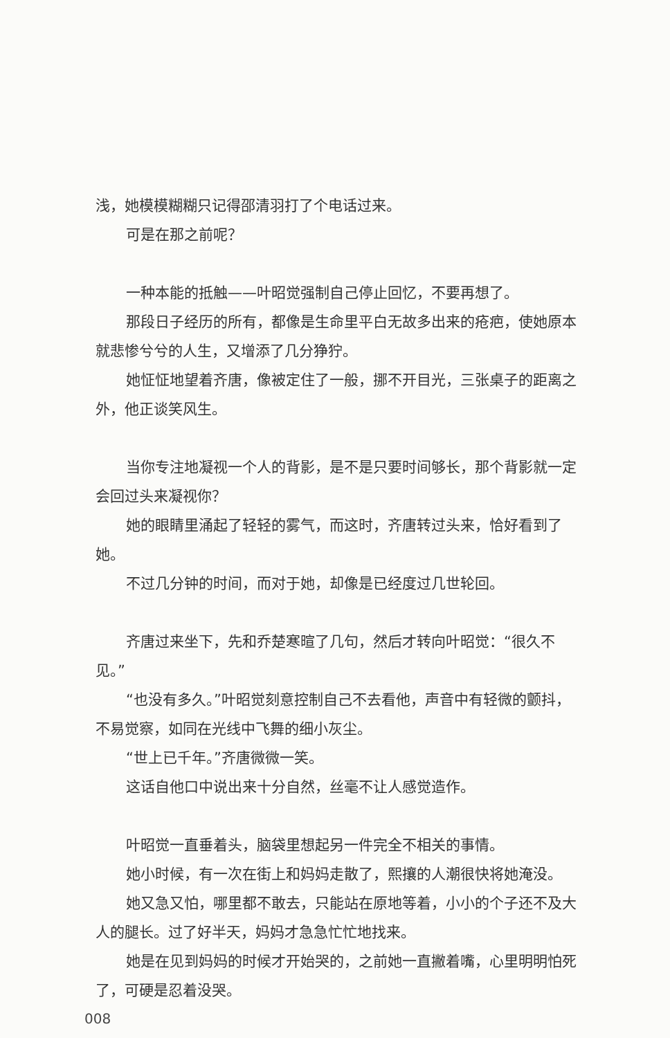浅，她模模糊糊只记得邵清羽打了个电话过来。
可是在那之前呢？
一种本能的抵触——叶昭觉强制自己停止回忆，不要再想了。
那段日子经历的所有，都像是生命里平白无故多出来的疮疤，使她原本就悲惨兮兮的人生，又增添了几分狰狞。
她怔怔地望着齐唐，像被定住了一般，挪不开目光，三张桌子的距离之外，他正谈笑风生。
当你专注地凝视一个人的背影，是不是只要时间够长，那个背影就一定会回过头来凝视你？
她的眼睛里涌起了轻轻的雾气，而这时，齐唐转过头来，恰好看到了她。
不过几分钟的时间，而对于她，却像是已经度过几世轮回。
齐唐过来坐下，先和乔楚寒暄了几句，然后才转向叶昭觉：“很久不见。”
“也没有多久。”叶昭觉刻意控制自己不去看他，声音中有轻微的颤抖，不易觉察，如同在光线中飞舞的细小灰尘。
“世上已千年。”齐唐微微一笑。
这话自他口中说出来十分自然，丝毫不让人感觉造作。
叶昭觉一直垂着头，脑袋里想起另一件完全不相关的事情。
她小时候，有一次在街上和妈妈走散了，熙攘的人潮很快将她淹没。
她又急又怕，哪里都不敢去，只能站在原地等着，小小的个子还不及大人的腿长。过了好半天，妈妈才急急忙忙地找来。
她是在见到妈妈的时候才开始哭的，之前她一直撇着嘴，心里明明怕死了，可硬是忍着没哭。
008